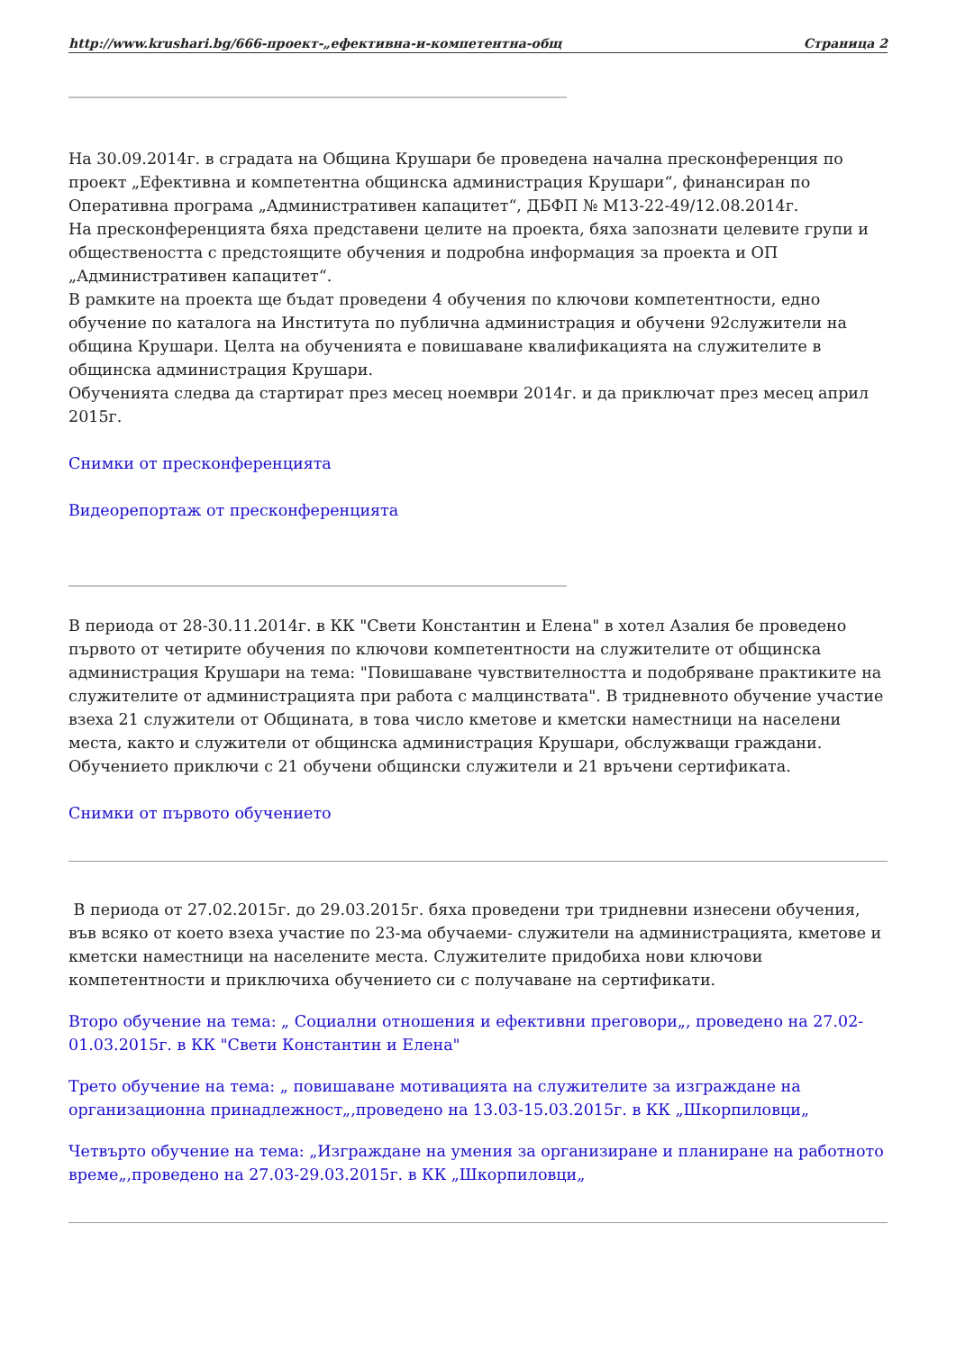http://www.krushari.bg/666-проект-„ефективна-и-компетентна-общ Страница 2
_______________________________________________________________________________
На 30.09.2014г. в сградата на Община Крушари бе проведена начална пресконференция по проект „Ефективна и компетентна общинска администрация Крушари“, финансиран по Оперативна програма „Административен капацитет“, ДБФП № М13-22-49/12.08.2014г.
На пресконференцията бяха представени целите на проекта, бяха запознати целевите групи и обществеността с предстоящите обучения и подробна информация за проекта и ОП „Административен капацитет“.
В рамките на проекта ще бъдат проведени 4 обучения по ключови компетентности, едно обучение по каталога на Института по публична администрация и обучени 92служители на община Крушари. Целта на обученията е повишаване квалификацията на служителите в общинска администрация Крушари.
Обученията следва да стартират през месец ноември 2014г. и да приключат през месец април 2015г.
Снимки от пресконференцията
Видеорепортаж от пресконференцията
_______________________________________________________________________________
В периода от 28-30.11.2014г. в КК "Свети Константин и Елена" в хотел Азалия бе проведено първото от четирите обучения по ключови компетентности на служителите от общинска администрация Крушари на тема: "Повишаване чувствителността и подобряване практиките на служителите от администрацията при работа с малцинствата". В тридневното обучение участие взеха 21 служители от Общината, в това число кметове и кметски наместници на населени места, както и служители от общинска администрация Крушари, обслужващи граждани. Обучението приключи с 21 обучени общински служители и 21 връчени сертификата.
Снимки от първото обучението
В периода от 27.02.2015г. до 29.03.2015г. бяха проведени три тридневни изнесени обучения, във всяко от което взеха участие по 23-ма обучаеми- служители на администрацията, кметове и кметски наместници на населените места. Служителите придобиха нови ключови компетентности и приключиха обучението си с получаване на сертификати.
Второ обучение на тема: „ Социални отношения и ефективни преговори„, проведено на 27.02-01.03.2015г. в КК "Свети Константин и Елена"
Трето обучение на тема: „ повишаване мотивацията на служителите за изграждане на организационна принадлежност„,проведено на 13.03-15.03.2015г. в КК „Шкорпиловци„
Четвърто обучение на тема: „Изграждане на умения за организиране и планиране на работното време„,проведено на 27.03-29.03.2015г. в КК „Шкорпиловци„